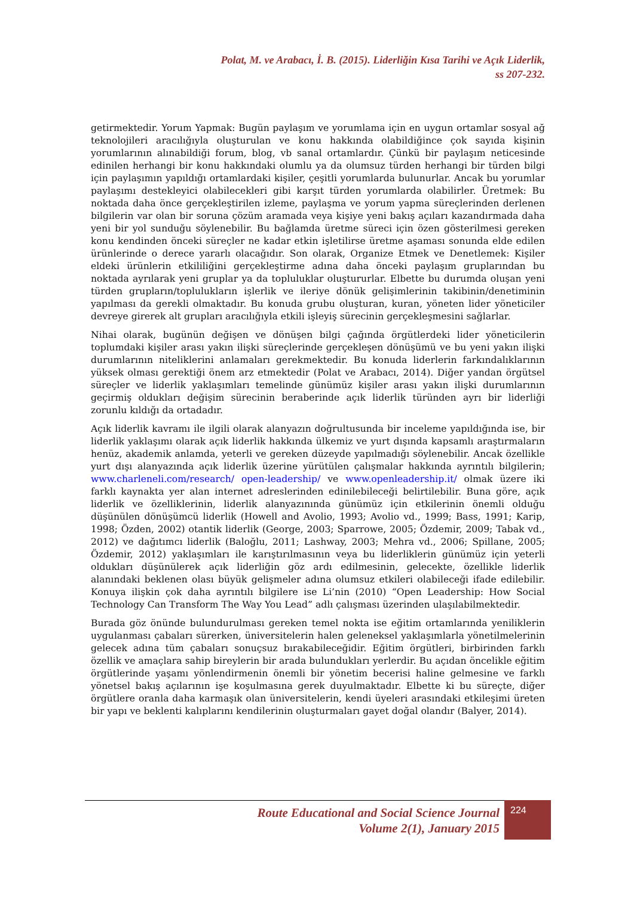Polat, M. ve Arabacı, İ. B. (2015). Liderliğin Kısa Tarihi ve Açık Liderlik,
ss 207-232.
getirmektedir. Yorum Yapmak: Bugün paylaşım ve yorumlama için en uygun ortamlar sosyal ağ teknolojileri aracılığıyla oluşturulan ve konu hakkında olabildiğince çok sayıda kişinin yorumlarının alınabildiği forum, blog, vb sanal ortamlardır. Çünkü bir paylaşım neticesinde edinilen herhangi bir konu hakkındaki olumlu ya da olumsuz türden herhangi bir türden bilgi için paylaşımın yapıldığı ortamlardaki kişiler, çeşitli yorumlarda bulunurlar. Ancak bu yorumlar paylaşımı destekleyici olabilecekleri gibi karşıt türden yorumlarda olabilirler. Üretmek: Bu noktada daha önce gerçekleştirilen izleme, paylaşma ve yorum yapma süreçlerinden derlenen bilgilerin var olan bir soruna çözüm aramada veya kişiye yeni bakış açıları kazandırmada daha yeni bir yol sunduğu söylenebilir. Bu bağlamda üretme süreci için özen gösterilmesi gereken konu kendinden önceki süreçler ne kadar etkin işletilirse üretme aşaması sonunda elde edilen ürünlerinde o derece yararlı olacağıdır. Son olarak, Organize Etmek ve Denetlemek: Kişiler eldeki ürünlerin etkililiğini gerçekleştirme adına daha önceki paylaşım gruplarından bu noktada ayrılarak yeni gruplar ya da topluluklar oluştururlar. Elbette bu durumda oluşan yeni türden grupların/toplulukların işlerlik ve ileriye dönük gelişimlerinin takibinin/denetiminin yapılması da gerekli olmaktadır. Bu konuda grubu oluşturan, kuran, yöneten lider yöneticiler devreye girerek alt grupları aracılığıyla etkili işleyiş sürecinin gerçekleşmesini sağlarlar.
Nihai olarak, bugünün değişen ve dönüşen bilgi çağında örgütlerdeki lider yöneticilerin toplumdaki kişiler arası yakın ilişki süreçlerinde gerçekleşen dönüşümü ve bu yeni yakın ilişki durumlarının niteliklerini anlamaları gerekmektedir. Bu konuda liderlerin farkındalıklarının yüksek olması gerektiği önem arz etmektedir (Polat ve Arabacı, 2014). Diğer yandan örgütsel süreçler ve liderlik yaklaşımları temelinde günümüz kişiler arası yakın ilişki durumlarının geçirmiş oldukları değişim sürecinin beraberinde açık liderlik türünden ayrı bir liderliği zorunlu kıldığı da ortadadır.
Açık liderlik kavramı ile ilgili olarak alanyazın doğrultusunda bir inceleme yapıldığında ise, bir liderlik yaklaşımı olarak açık liderlik hakkında ülkemiz ve yurt dışında kapsamlı araştırmaların henüz, akademik anlamda, yeterli ve gereken düzeyde yapılmadığı söylenebilir. Ancak özellikle yurt dışı alanyazında açık liderlik üzerine yürütülen çalışmalar hakkında ayrıntılı bilgilerin; www.charleneli.com/research/ open-leadership/ ve www.openleadership.it/ olmak üzere iki farklı kaynakta yer alan internet adreslerinden edinilebileceği belirtilebilir. Buna göre, açık liderlik ve özelliklerinin, liderlik alanyazınında günümüz için etkilerinin önemli olduğu düşünülen dönüşümcü liderlik (Howell and Avolio, 1993; Avolio vd., 1999; Bass, 1991; Karip, 1998; Özden, 2002) otantik liderlik (George, 2003; Sparrowe, 2005; Özdemir, 2009; Tabak vd., 2012) ve dağıtımcı liderlik (Baloğlu, 2011; Lashway, 2003; Mehra vd., 2006; Spillane, 2005; Özdemir, 2012) yaklaşımları ile karıştırılmasının veya bu liderliklerin günümüz için yeterli oldukları düşünülerek açık liderliğin göz ardı edilmesinin, gelecekte, özellikle liderlik alanındaki beklenen olası büyük gelişmeler adına olumsuz etkileri olabileceği ifade edilebilir. Konuya ilişkin çok daha ayrıntılı bilgilere ise Li’nin (2010) “Open Leadership: How Social Technology Can Transform The Way You Lead” adlı çalışması üzerinden ulaşılabilmektedir.
Burada göz önünde bulundurulması gereken temel nokta ise eğitim ortamlarında yeniliklerin uygulanması çabaları sürerken, üniversitelerin halen geleneksel yaklaşımlarla yönetilmelerinin gelecek adına tüm çabaları sonuçsuz bırakabileceğidir. Eğitim örgütleri, birbirinden farklı özellik ve amaçlara sahip bireylerin bir arada bulundukları yerlerdir. Bu açıdan öncelikle eğitim örgütlerinde yaşamı yönlendirmenin önemli bir yönetim becerisi haline gelmesine ve farklı yönetsel bakış açılarının işe koşulmasına gerek duyulmaktadır. Elbette ki bu süreçte, diğer örgütlere oranla daha karmaşık olan üniversitelerin, kendi üyeleri arasındaki etkileşimi üreten bir yapı ve beklenti kalıplarını kendilerinin oluşturmaları gayet doğal olandır (Balyer, 2014).
Route Educational and Social Science Journal
Volume 2(1), January 2015
224